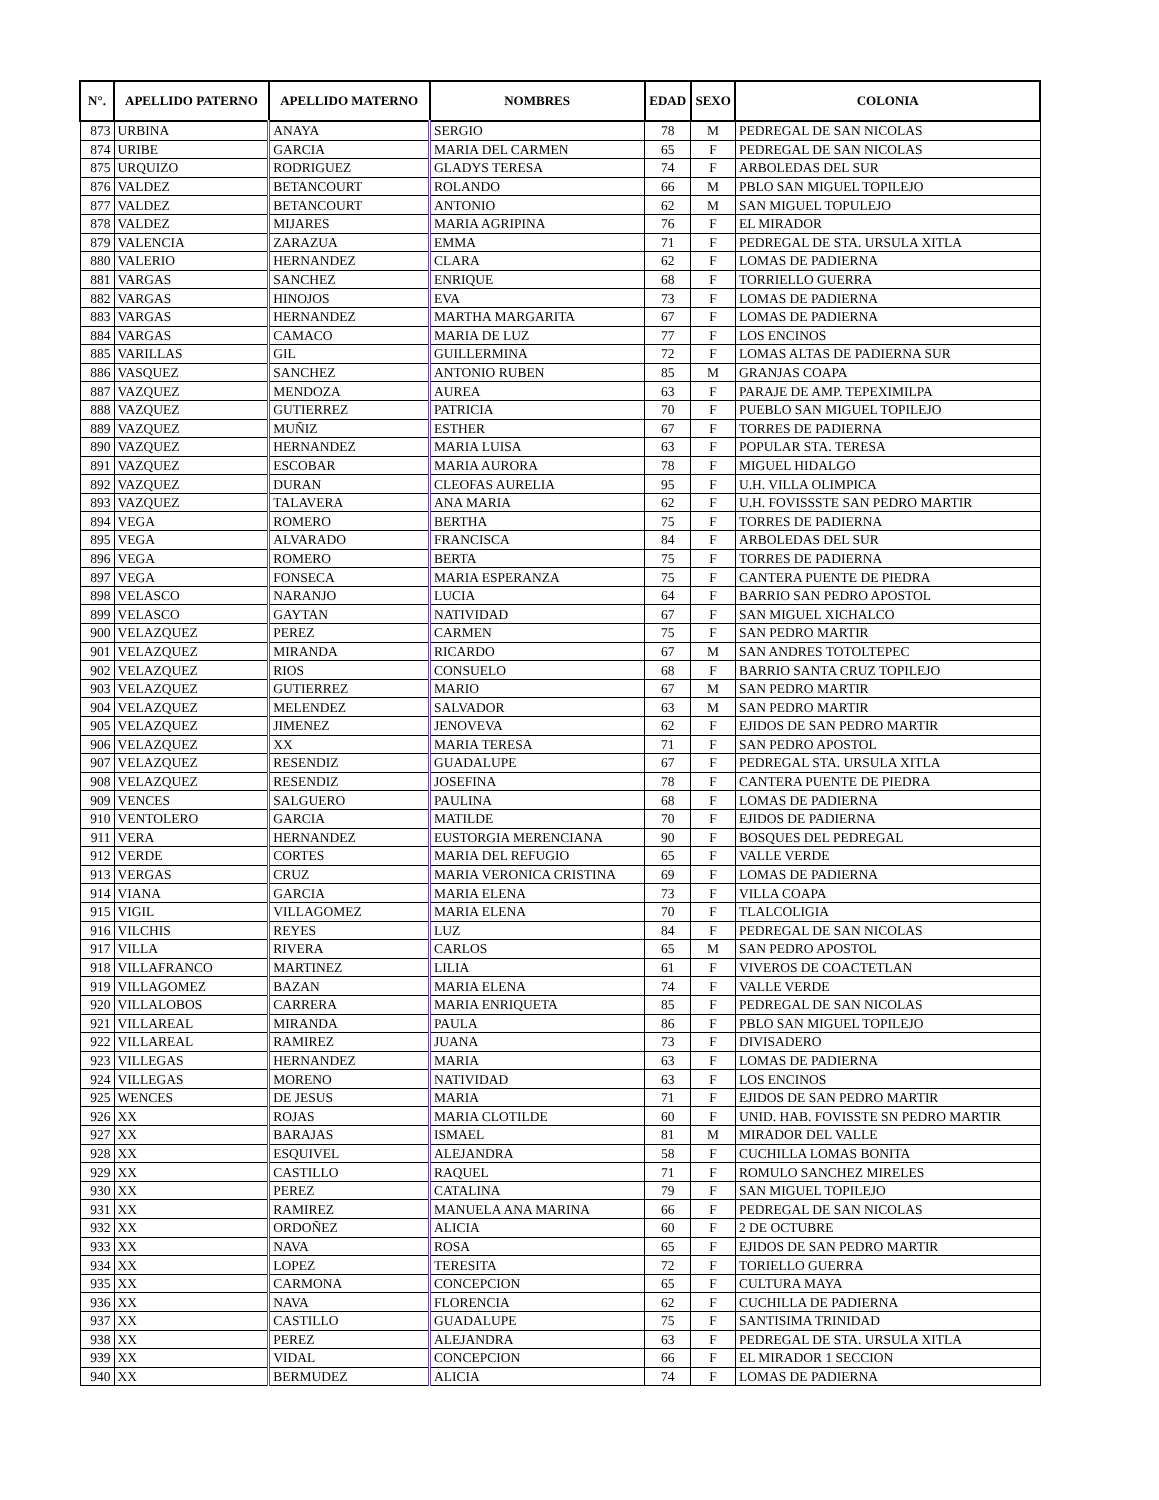| N°. | APELLIDO PATERNO | APELLIDO MATERNO | NOMBRES | EDAD | SEXO | COLONIA |
| --- | --- | --- | --- | --- | --- | --- |
| 873 | URBINA | ANAYA | SERGIO | 78 | M | PEDREGAL DE SAN NICOLAS |
| 874 | URIBE | GARCIA | MARIA DEL CARMEN | 65 | F | PEDREGAL DE SAN NICOLAS |
| 875 | URQUIZO | RODRIGUEZ | GLADYS TERESA | 74 | F | ARBOLEDAS DEL SUR |
| 876 | VALDEZ | BETANCOURT | ROLANDO | 66 | M | PBLO SAN MIGUEL TOPILEJO |
| 877 | VALDEZ | BETANCOURT | ANTONIO | 62 | M | SAN MIGUEL TOPULEJO |
| 878 | VALDEZ | MIJARES | MARIA AGRIPINA | 76 | F | EL MIRADOR |
| 879 | VALENCIA | ZARAZUA | EMMA | 71 | F | PEDREGAL DE STA. URSULA XITLA |
| 880 | VALERIO | HERNANDEZ | CLARA | 62 | F | LOMAS DE PADIERNA |
| 881 | VARGAS | SANCHEZ | ENRIQUE | 68 | F | TORRIELLO GUERRA |
| 882 | VARGAS | HINOJOS | EVA | 73 | F | LOMAS DE PADIERNA |
| 883 | VARGAS | HERNANDEZ | MARTHA MARGARITA | 67 | F | LOMAS DE PADIERNA |
| 884 | VARGAS | CAMACO | MARIA DE LUZ | 77 | F | LOS ENCINOS |
| 885 | VARILLAS | GIL | GUILLERMINA | 72 | F | LOMAS ALTAS DE PADIERNA SUR |
| 886 | VASQUEZ | SANCHEZ | ANTONIO RUBEN | 85 | M | GRANJAS COAPA |
| 887 | VAZQUEZ | MENDOZA | AUREA | 63 | F | PARAJE DE AMP. TEPEXIMILPA |
| 888 | VAZQUEZ | GUTIERREZ | PATRICIA | 70 | F | PUEBLO SAN MIGUEL TOPILEJO |
| 889 | VAZQUEZ | MUÑIZ | ESTHER | 67 | F | TORRES DE PADIERNA |
| 890 | VAZQUEZ | HERNANDEZ | MARIA LUISA | 63 | F | POPULAR STA. TERESA |
| 891 | VAZQUEZ | ESCOBAR | MARIA AURORA | 78 | F | MIGUEL HIDALGO |
| 892 | VAZQUEZ | DURAN | CLEOFAS AURELIA | 95 | F | U.H. VILLA OLIMPICA |
| 893 | VAZQUEZ | TALAVERA | ANA MARIA | 62 | F | U.H. FOVISSSTE SAN PEDRO MARTIR |
| 894 | VEGA | ROMERO | BERTHA | 75 | F | TORRES DE PADIERNA |
| 895 | VEGA | ALVARADO | FRANCISCA | 84 | F | ARBOLEDAS DEL SUR |
| 896 | VEGA | ROMERO | BERTA | 75 | F | TORRES DE PADIERNA |
| 897 | VEGA | FONSECA | MARIA ESPERANZA | 75 | F | CANTERA PUENTE DE PIEDRA |
| 898 | VELASCO | NARANJO | LUCIA | 64 | F | BARRIO SAN PEDRO APOSTOL |
| 899 | VELASCO | GAYTAN | NATIVIDAD | 67 | F | SAN MIGUEL XICHALCO |
| 900 | VELAZQUEZ | PEREZ | CARMEN | 75 | F | SAN PEDRO MARTIR |
| 901 | VELAZQUEZ | MIRANDA | RICARDO | 67 | M | SAN ANDRES TOTOLTEPEC |
| 902 | VELAZQUEZ | RIOS | CONSUELO | 68 | F | BARRIO SANTA CRUZ TOPILEJO |
| 903 | VELAZQUEZ | GUTIERREZ | MARIO | 67 | M | SAN PEDRO MARTIR |
| 904 | VELAZQUEZ | MELENDEZ | SALVADOR | 63 | M | SAN PEDRO MARTIR |
| 905 | VELAZQUEZ | JIMENEZ | JENOVEVA | 62 | F | EJIDOS DE SAN PEDRO MARTIR |
| 906 | VELAZQUEZ | XX | MARIA TERESA | 71 | F | SAN PEDRO APOSTOL |
| 907 | VELAZQUEZ | RESENDIZ | GUADALUPE | 67 | F | PEDREGAL STA. URSULA XITLA |
| 908 | VELAZQUEZ | RESENDIZ | JOSEFINA | 78 | F | CANTERA PUENTE DE PIEDRA |
| 909 | VENCES | SALGUERO | PAULINA | 68 | F | LOMAS DE PADIERNA |
| 910 | VENTOLERO | GARCIA | MATILDE | 70 | F | EJIDOS DE PADIERNA |
| 911 | VERA | HERNANDEZ | EUSTORGIA MERENCIANA | 90 | F | BOSQUES DEL PEDREGAL |
| 912 | VERDE | CORTES | MARIA DEL REFUGIO | 65 | F | VALLE VERDE |
| 913 | VERGAS | CRUZ | MARIA VERONICA CRISTINA | 69 | F | LOMAS DE PADIERNA |
| 914 | VIANA | GARCIA | MARIA ELENA | 73 | F | VILLA COAPA |
| 915 | VIGIL | VILLAGOMEZ | MARIA ELENA | 70 | F | TLALCOLIGIA |
| 916 | VILCHIS | REYES | LUZ | 84 | F | PEDREGAL DE SAN NICOLAS |
| 917 | VILLA | RIVERA | CARLOS | 65 | M | SAN PEDRO APOSTOL |
| 918 | VILLAFRANCO | MARTINEZ | LILIA | 61 | F | VIVEROS DE COACTETLAN |
| 919 | VILLAGOMEZ | BAZAN | MARIA ELENA | 74 | F | VALLE VERDE |
| 920 | VILLALOBOS | CARRERA | MARIA ENRIQUETA | 85 | F | PEDREGAL DE SAN NICOLAS |
| 921 | VILLAREAL | MIRANDA | PAULA | 86 | F | PBLO SAN MIGUEL TOPILEJO |
| 922 | VILLAREAL | RAMIREZ | JUANA | 73 | F | DIVISADERO |
| 923 | VILLEGAS | HERNANDEZ | MARIA | 63 | F | LOMAS DE PADIERNA |
| 924 | VILLEGAS | MORENO | NATIVIDAD | 63 | F | LOS ENCINOS |
| 925 | WENCES | DE JESUS | MARIA | 71 | F | EJIDOS DE SAN PEDRO MARTIR |
| 926 | XX | ROJAS | MARIA CLOTILDE | 60 | F | UNID. HAB. FOVISSTE SN PEDRO MARTIR |
| 927 | XX | BARAJAS | ISMAEL | 81 | M | MIRADOR DEL VALLE |
| 928 | XX | ESQUIVEL | ALEJANDRA | 58 | F | CUCHILLA LOMAS BONITA |
| 929 | XX | CASTILLO | RAQUEL | 71 | F | ROMULO SANCHEZ MIRELES |
| 930 | XX | PEREZ | CATALINA | 79 | F | SAN MIGUEL TOPILEJO |
| 931 | XX | RAMIREZ | MANUELA ANA MARINA | 66 | F | PEDREGAL DE SAN NICOLAS |
| 932 | XX | ORDOÑEZ | ALICIA | 60 | F | 2 DE OCTUBRE |
| 933 | XX | NAVA | ROSA | 65 | F | EJIDOS DE SAN PEDRO MARTIR |
| 934 | XX | LOPEZ | TERESITA | 72 | F | TORIELLO GUERRA |
| 935 | XX | CARMONA | CONCEPCION | 65 | F | CULTURA MAYA |
| 936 | XX | NAVA | FLORENCIA | 62 | F | CUCHILLA DE PADIERNA |
| 937 | XX | CASTILLO | GUADALUPE | 75 | F | SANTISIMA TRINIDAD |
| 938 | XX | PEREZ | ALEJANDRA | 63 | F | PEDREGAL DE STA. URSULA XITLA |
| 939 | XX | VIDAL | CONCEPCION | 66 | F | EL MIRADOR 1 SECCION |
| 940 | XX | BERMUDEZ | ALICIA | 74 | F | LOMAS DE PADIERNA |